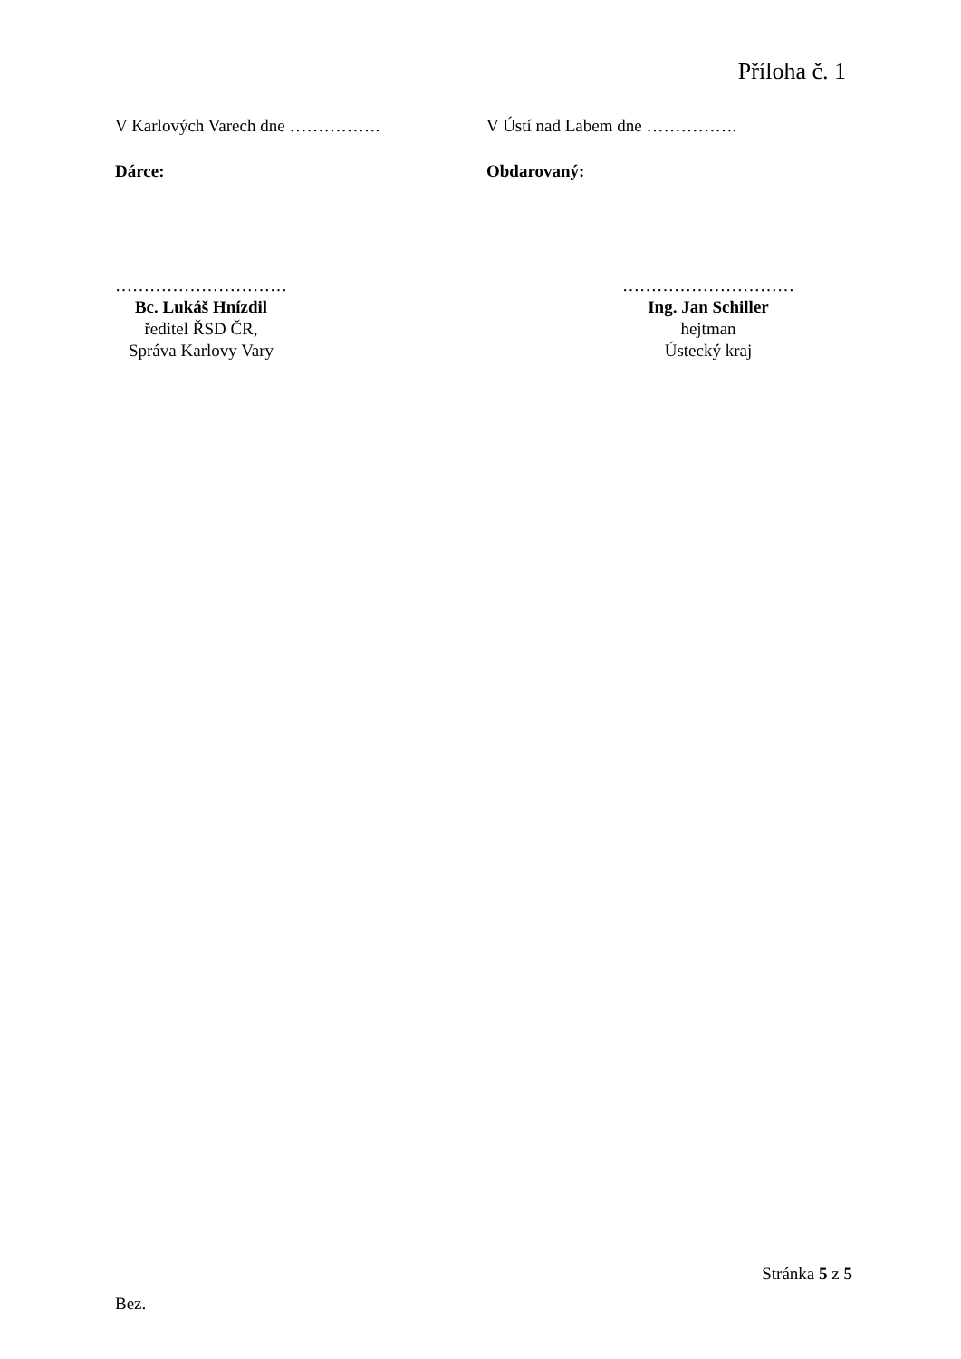Příloha č. 1
V Karlových Varech dne ……………. V Ústí nad Labem dne …………….
Dárce: Obdarovaný:
…………………………
Bc. Lukáš Hnízdil
ředitel ŘSD ČR,
Správa Karlovy Vary
…………………………
Ing. Jan Schiller
hejtman
Ústecký kraj
Stránka 5 z 5
Bez.